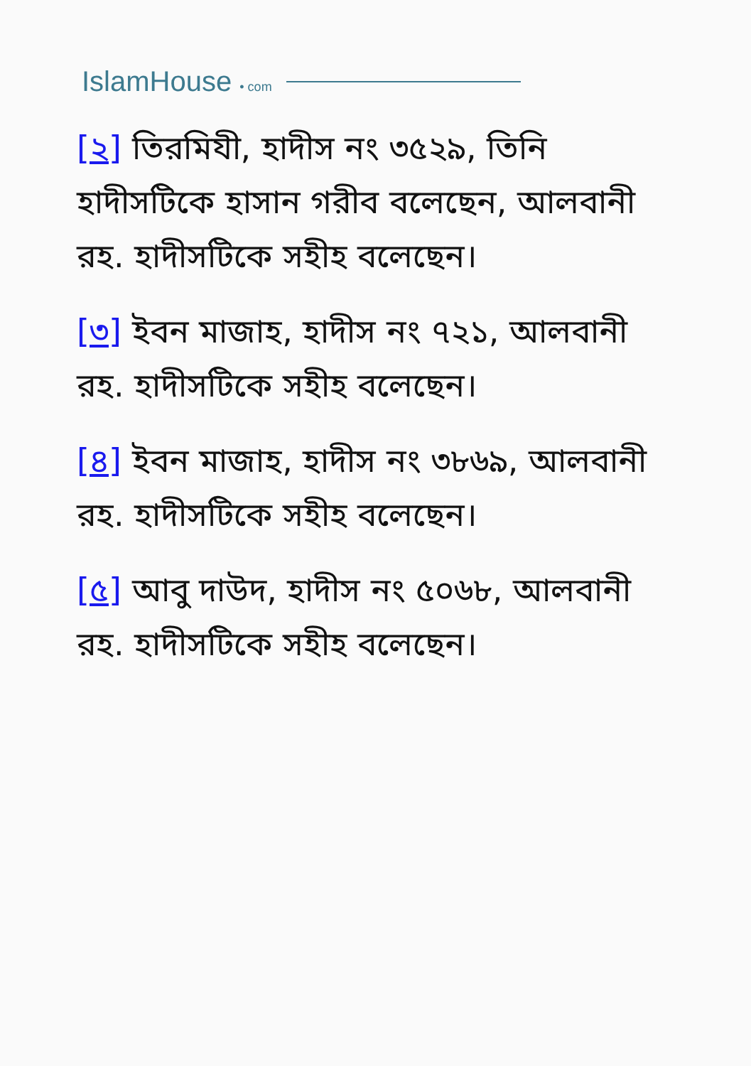IslamHouse • com
[২] তিরমিযী, হাদীস নং ৩৫২৯, তিনি হাদীসটিকে হাসান গরীব বলেছেন, আলবানী রহ. হাদীসটিকে সহীহ বলেছেন।
[৩] ইবন মাজাহ, হাদীস নং ৭২১, আলবানী রহ. হাদীসটিকে সহীহ বলেছেন।
[৪] ইবন মাজাহ, হাদীস নং ৩৮৬৯, আলবানী রহ. হাদীসটিকে সহীহ বলেছেন।
[৫] আবু দাউদ, হাদীস নং ৫০৬৮, আলবানী রহ. হাদীসটিকে সহীহ বলেছেন।